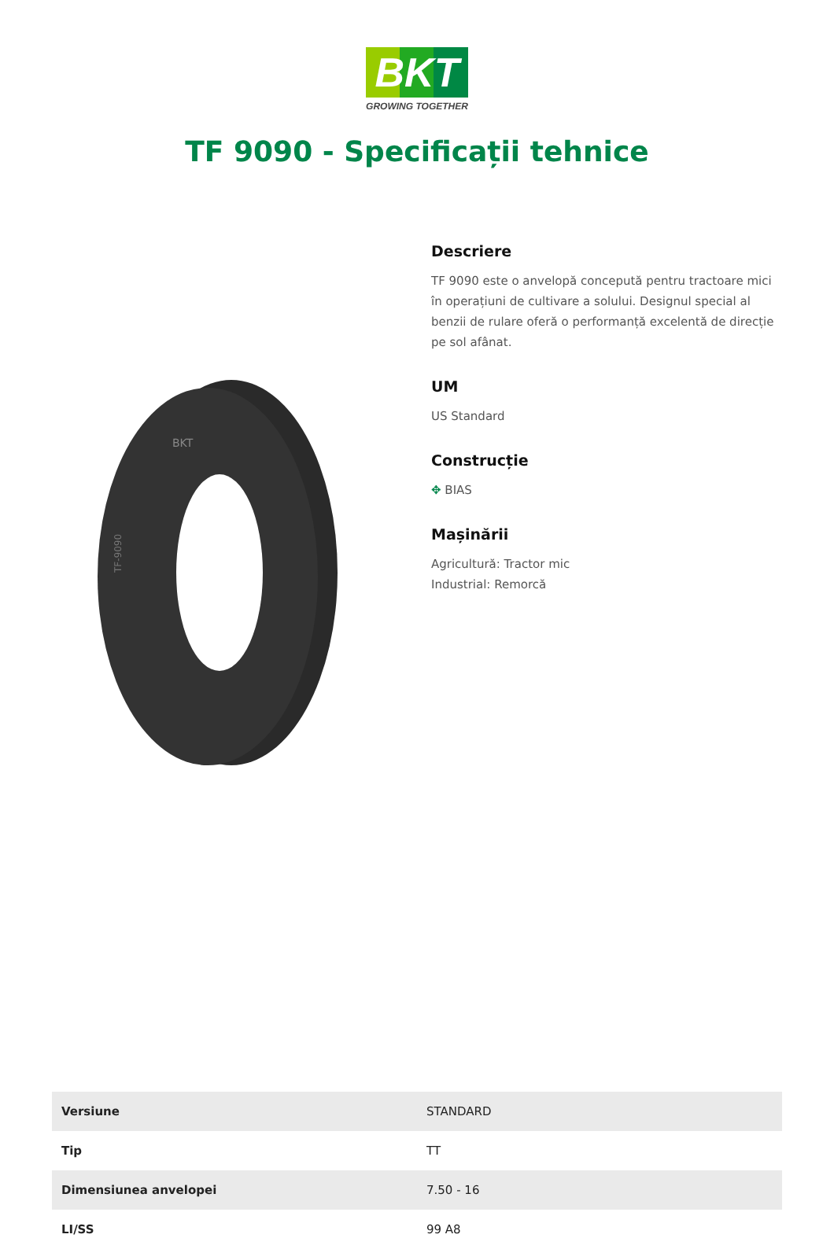BKT
GROWING TOGETHER
TF 9090 - Specificații tehnice
TF-9090
BKT
Descriere
TF 9090 este o anvelopă concepută pentru tractoare mici în operațiuni de cultivare a solului. Designul special al benzii de rulare oferă o performanță excelentă de direcție pe sol afânat.
UM
US Standard
Construcție
✥ BIAS
Mașinării
Agricultură: Tractor mic
Industrial: Remorcă
| Versiune | STANDARD |
| Tip | TT |
| Dimensiunea anvelopei | 7.50 - 16 |
| LI/SS | 99 A8 |